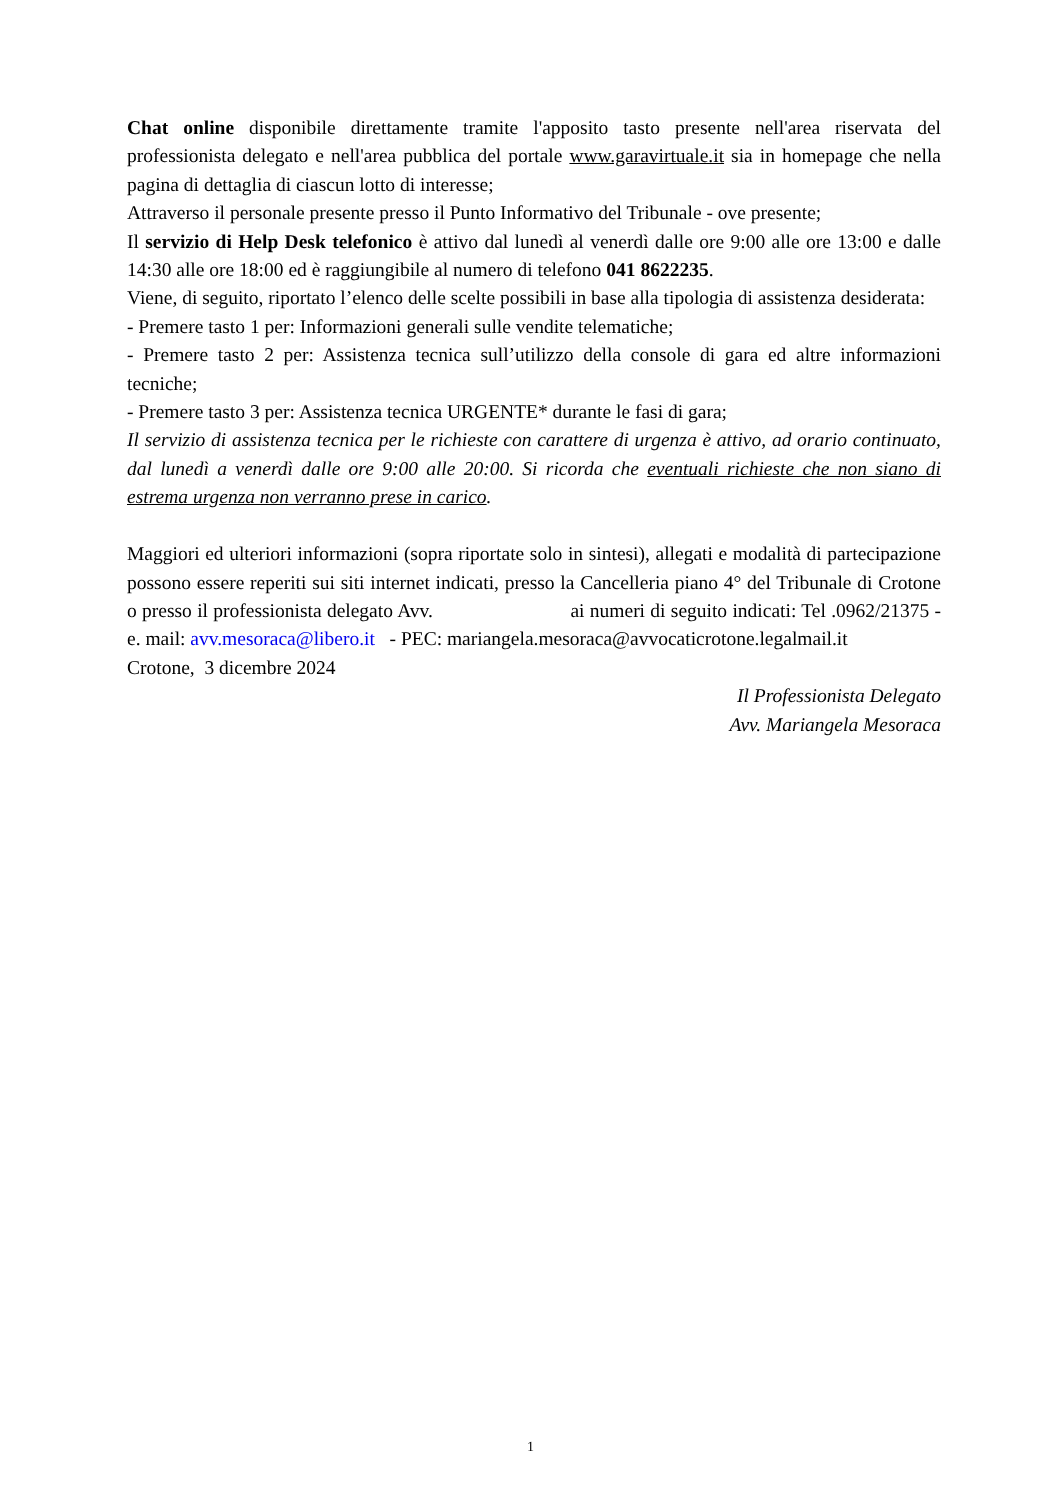Chat online disponibile direttamente tramite l'apposito tasto presente nell'area riservata del professionista delegato e nell'area pubblica del portale www.garavirtuale.it sia in homepage che nella pagina di dettaglia di ciascun lotto di interesse;
Attraverso il personale presente presso il Punto Informativo del Tribunale - ove presente;
Il servizio di Help Desk telefonico è attivo dal lunedì al venerdì dalle ore 9:00 alle ore 13:00 e dalle 14:30 alle ore 18:00 ed è raggiungibile al numero di telefono 041 8622235.
Viene, di seguito, riportato l’elenco delle scelte possibili in base alla tipologia di assistenza desiderata:
- Premere tasto 1 per: Informazioni generali sulle vendite telematiche;
- Premere tasto 2 per: Assistenza tecnica sull’utilizzo della console di gara ed altre informazioni tecniche;
- Premere tasto 3 per: Assistenza tecnica URGENTE* durante le fasi di gara;
Il servizio di assistenza tecnica per le richieste con carattere di urgenza è attivo, ad orario continuato, dal lunedì a venerdì dalle ore 9:00 alle 20:00. Si ricorda che eventuali richieste che non siano di estrema urgenza non verranno prese in carico.
Maggiori ed ulteriori informazioni (sopra riportate solo in sintesi), allegati e modalità di partecipazione possono essere reperiti sui siti internet indicati, presso la Cancelleria piano 4° del Tribunale di Crotone o presso il professionista delegato Avv. ai numeri di seguito indicati: Tel .0962/21375 - e. mail: avv.mesoraca@libero.it - PEC: mariangela.mesoraca@avvocaticrotone.legalmail.it
Crotone, 3 dicembre 2024
Il Professionista Delegato
Avv. Mariangela Mesoraca
1